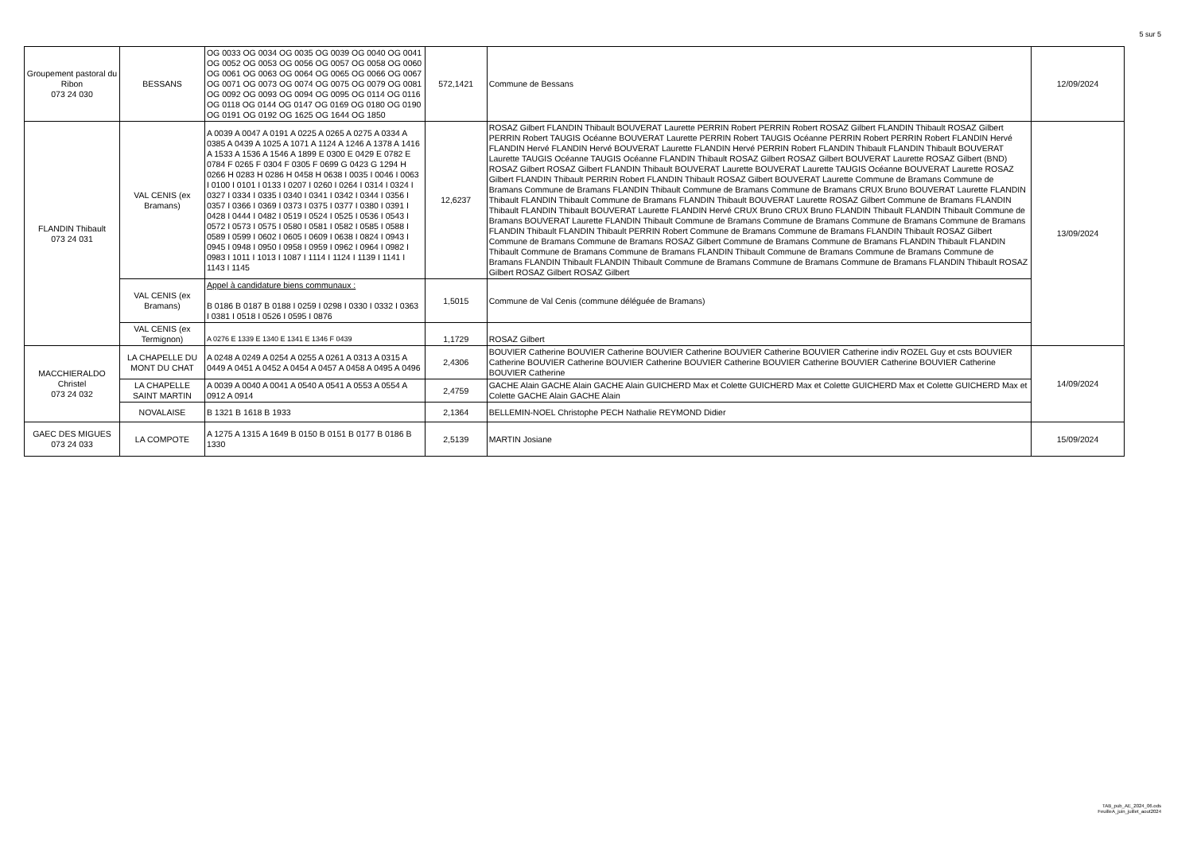5 sur 5
| Groupement pastoral du Ribon 073 24 030 | BESSANS | OG 0033 OG 0034 OG 0035 OG 0039 OG 0040 OG 0041 OG 0052 OG 0053 OG 0056 OG 0057 OG 0058 OG 0060 OG 0061 OG 0063 OG 0064 OG 0065 OG 0066 OG 0067 OG 0071 OG 0073 OG 0074 OG 0075 OG 0079 OG 0081 OG 0092 OG 0093 OG 0094 OG 0095 OG 0114 OG 0116 OG 0118 OG 0144 OG 0147 OG 0169 OG 0180 OG 0190 OG 0191 OG 0192 OG 1625 OG 1644 OG 1850 | 572,1421 | Commune de Bessans | 12/09/2024 |
| FLANDIN Thibault 073 24 031 | VAL CENIS (ex Bramans) | A 0039 A 0047 A 0191 A 0225 A 0265 A 0275 A 0334 A 0385 A 0439 A 1025 A 1071 A 1124 A 1246 A 1378 A 1416 A 1533 A 1536 A 1546 A 1899 E 0300 E 0429 E 0782 E 0784 F 0265 F 0304 F 0305 F 0699 G 0423 G 1294 H 0266 H 0283 H 0286 H 0458 H 0638 I 0035 I 0046 I 0063 I 0100 I 0101 I 0133 I 0207 I 0260 I 0264 I 0314 I 0324 I 0327 I 0334 I 0335 I 0340 I 0341 I 0342 I 0344 I 0356 I 0357 I 0366 I 0369 I 0373 I 0375 I 0377 I 0380 I 0391 I 0428 I 0444 I 0482 I 0519 I 0524 I 0525 I 0536 I 0543 I 0572 I 0573 I 0575 I 0580 I 0581 I 0582 I 0585 I 0588 I 0589 I 0599 I 0602 I 0605 I 0609 I 0638 I 0824 I 0943 I 0945 I 0948 I 0950 I 0958 I 0959 I 0962 I 0964 I 0982 I 0983 I 1011 I 1013 I 1087 I 1114 I 1124 I 1139 I 1141 I 1143 I 1145 | 12,6237 | ROSAZ Gilbert FLANDIN Thibault BOUVERAT Laurette PERRIN Robert PERRIN Robert ROSAZ Gilbert FLANDIN Thibault ROSAZ Gilbert PERRIN Robert TAUGIS Océanne BOUVERAT Laurette PERRIN Robert TAUGIS Océanne PERRIN Robert PERRIN Robert FLANDIN Hervé FLANDIN Hervé FLANDIN Hervé BOUVERAT Laurette FLANDIN Hervé PERRIN Robert FLANDIN Thibault FLANDIN Thibault BOUVERAT Laurette TAUGIS Océanne TAUGIS Océanne FLANDIN Thibault ROSAZ Gilbert ROSAZ Gilbert BOUVERAT Laurette ROSAZ Gilbert (BND) ROSAZ Gilbert ROSAZ Gilbert FLANDIN Thibault BOUVERAT Laurette BOUVERAT Laurette TAUGIS Océanne BOUVERAT Laurette ROSAZ Gilbert FLANDIN Thibault PERRIN Robert FLANDIN Thibault ROSAZ Gilbert BOUVERAT Laurette Commune de Bramans Commune de Bramans Commune de Bramans FLANDIN Thibault Commune de Bramans Commune de Bramans CRUX Bruno BOUVERAT Laurette FLANDIN Thibault FLANDIN Thibault Commune de Bramans FLANDIN Thibault BOUVERAT Laurette ROSAZ Gilbert Commune de Bramans FLANDIN Thibault FLANDIN Thibault BOUVERAT Laurette FLANDIN Hervé CRUX Bruno CRUX Bruno FLANDIN Thibault FLANDIN Thibault Commune de Bramans BOUVERAT Laurette FLANDIN Thibault Commune de Bramans Commune de Bramans Commune de Bramans Commune de Bramans FLANDIN Thibault FLANDIN Thibault PERRIN Robert Commune de Bramans Commune de Bramans FLANDIN Thibault ROSAZ Gilbert Commune de Bramans Commune de Bramans ROSAZ Gilbert Commune de Bramans Commune de Bramans FLANDIN Thibault FLANDIN Thibault Commune de Bramans Commune de Bramans FLANDIN Thibault Commune de Bramans Commune de Bramans Commune de Bramans FLANDIN Thibault FLANDIN Thibault Commune de Bramans Commune de Bramans Commune de Bramans FLANDIN Thibault ROSAZ Gilbert ROSAZ Gilbert ROSAZ Gilbert | 13/09/2024 |
| | VAL CENIS (ex Bramans) | Appel à candidature biens communaux : B 0186 B 0187 B 0188 I 0259 I 0298 I 0330 I 0332 I 0363 I 0381 I 0518 I 0526 I 0595 I 0876 | 1,5015 | Commune de Val Cenis (commune déléguée de Bramans) | |
| | VAL CENIS (ex Termignon) | A 0276 E 1339 E 1340 E 1341 E 1346 F 0439 | 1,1729 | ROSAZ Gilbert | |
| MACCHIERALDO Christel 073 24 032 | LA CHAPELLE DU MONT DU CHAT | A 0248 A 0249 A 0254 A 0255 A 0261 A 0313 A 0315 A 0449 A 0451 A 0452 A 0454 A 0457 A 0458 A 0495 A 0496 | 2,4306 | BOUVIER Catherine BOUVIER Catherine BOUVIER Catherine BOUVIER Catherine BOUVIER Catherine indiv ROZEL Guy et csts BOUVIER Catherine BOUVIER Catherine BOUVIER Catherine BOUVIER Catherine BOUVIER Catherine BOUVIER Catherine BOUVIER Catherine BOUVIER Catherine | 14/09/2024 |
| | LA CHAPELLE SAINT MARTIN | A 0039 A 0040 A 0041 A 0540 A 0541 A 0553 A 0554 A 0912 A 0914 | 2,4759 | GACHE Alain GACHE Alain GACHE Alain GUICHERD Max et Colette GUICHERD Max et Colette GUICHERD Max et Colette GUICHERD Max et Colette GACHE Alain GACHE Alain | |
| | NOVALAISE | B 1321 B 1618 B 1933 | 2,1364 | BELLEMIN-NOEL Christophe PECH Nathalie REYMOND Didier | |
| GAEC DES MIGUES 073 24 033 | LA COMPOTE | A 1275 A 1315 A 1649 B 0150 B 0151 B 0177 B 0186 B 1330 | 2,5139 | MARTIN Josiane | 15/09/2024 |
TAB_pub_AE_2024_06.ods
FeuilleA_juin_juillet_aout2024